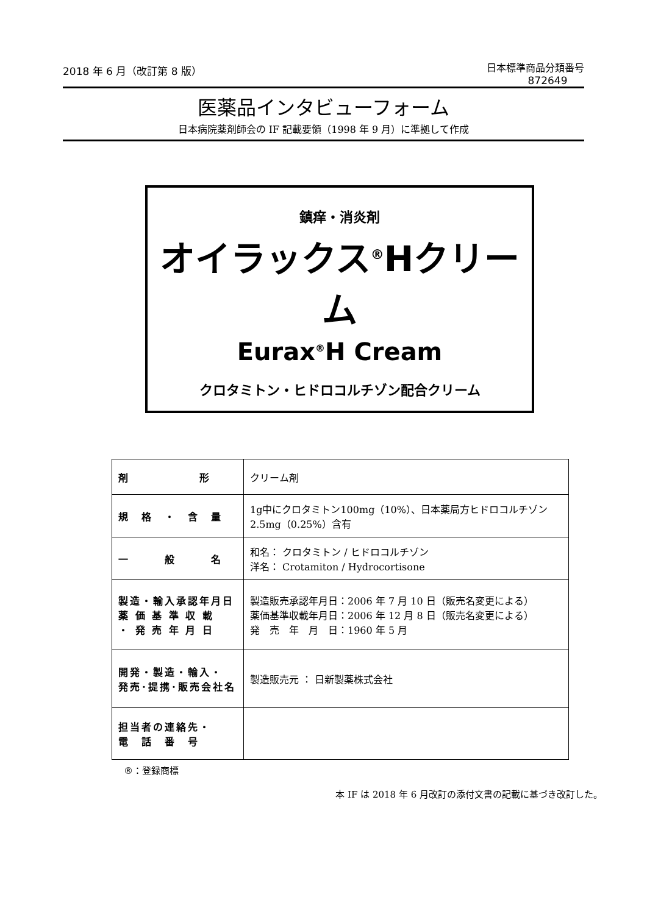2018 年 6 月（改訂第 8 版）
日本標準商品分類番号
872649
医薬品インタビューフォーム
日本病院薬剤師会の IF 記載要領（1998 年 9 月）に準拠して作成
鎮痒・消炎剤
オイラックス<sup>®</sup>Hクリーム
Eurax<sup>®</sup>H Cream
クロタミトン・ヒドロコルチゾン配合クリーム
| 剤 形 | クリーム剤 |
| 規 格 ・ 含 量 | 1g中にクロタミトン100mg（10%）、日本薬局方ヒドロコルチゾン2.5mg（0.25%）含有 |
| 一 般 名 | 和名： クロタミトン / ヒドロコルチゾン 洋名： Crotamiton / Hydrocortisone |
| 製造・輸入承認年月日 薬 価 基 準 収 載 ・ 発 売 年 月 日 | 製造販売承認年月日：2006 年 7 月 10 日（販売名変更による） 薬価基準収載年月日：2006 年 12 月 8 日（販売名変更による） 発 売 年 月 日：1960 年 5 月 |
| 開発・製造・輸入・ 発売･提携･販売会社名 | 製造販売元 ： 日新製薬株式会社 |
| 担当者の連絡先・ 電 話 番 号 | |
®：登録商標
本 IF は 2018 年 6 月改訂の添付文書の記載に基づき改訂した。